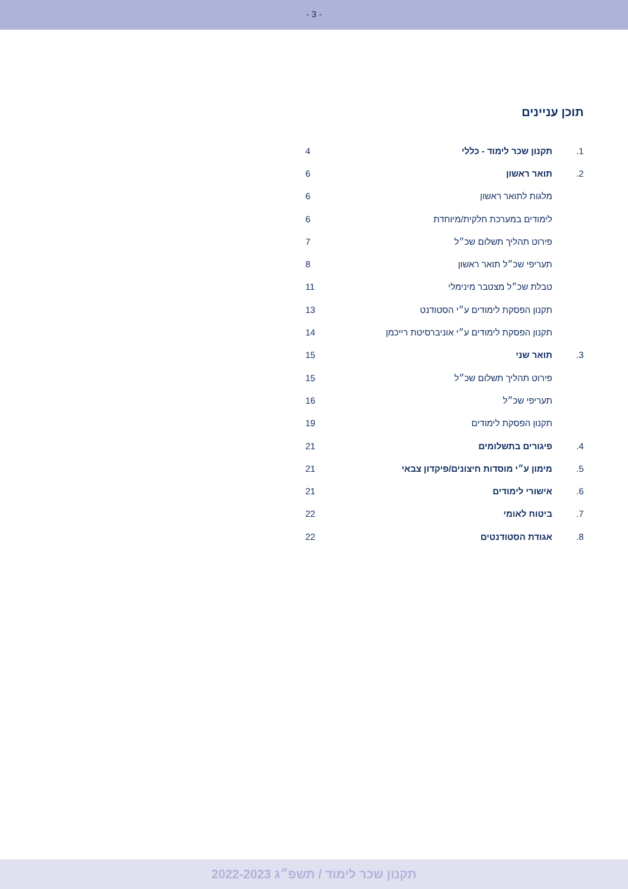- 3 -
תוכן עניינים
| 1. | תקנון שכר לימוד - כללי | 4 |
| 2. | תואר ראשון | 6 |
| | מלגות לתואר ראשון | 6 |
| | לימודים במערכת חלקית/מיוחדת | 6 |
| | פירוט תהליך תשלום שכ״ל | 7 |
| | תעריפי שכ״ל תואר ראשון | 8 |
| | טבלת שכ״ל מצטבר מינימלי | 11 |
| | תקנון הפסקת לימודים ע״י הסטודנט | 13 |
| | תקנון הפסקת לימודים ע״י אוניברסיטת רייכמן | 14 |
| 3. | תואר שני | 15 |
| | פירוט תהליך תשלום שכ״ל | 15 |
| | תעריפי שכ״ל | 16 |
| | תקנון הפסקת לימודים | 19 |
| 4. | פיגורים בתשלומים | 21 |
| 5. | מימון ע״י מוסדות חיצונים/פיקדון צבאי | 21 |
| 6. | אישורי לימודים | 21 |
| 7. | ביטוח לאומי | 22 |
| 8. | אגודת הסטודנטים | 22 |
תקנון שכר לימוד / תשפ״ג 2022-2023